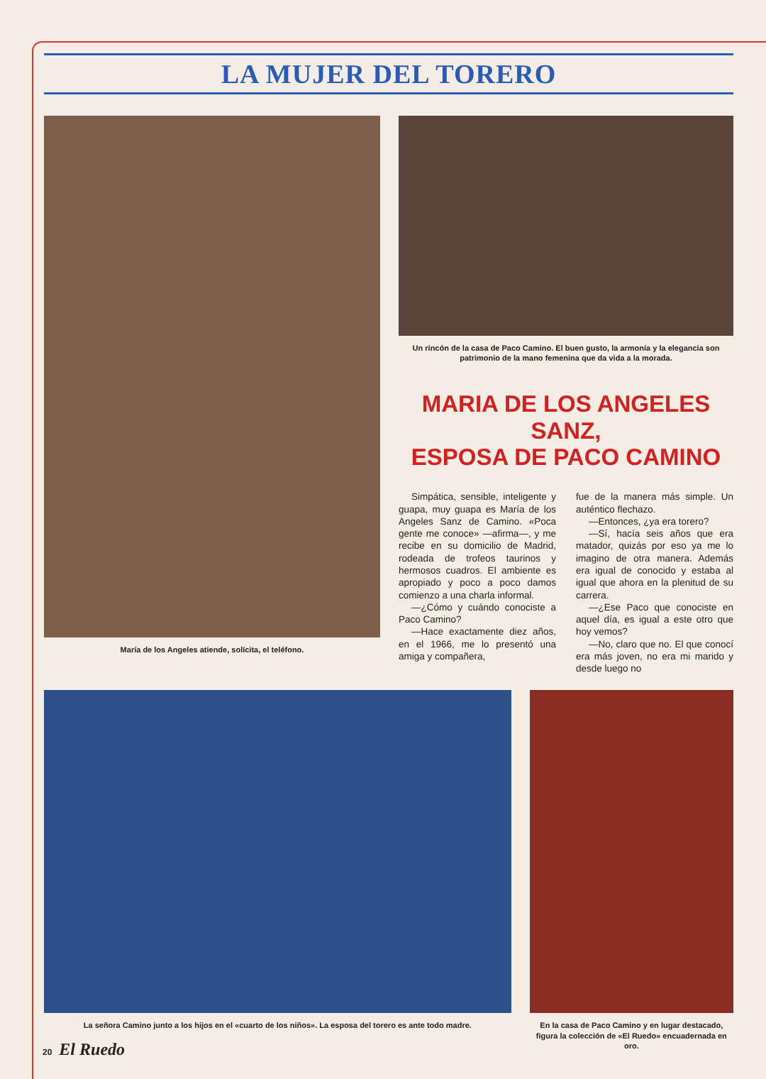LA MUJER DEL TORERO
María de los Angeles atiende, solícita, el teléfono.
Un rincón de la casa de Paco Camino. El buen gusto, la armonía y la elegancia son patrimonio de la mano femenina que da vida a la morada.
MARIA DE LOS ANGELES SANZ,
ESPOSA DE PACO CAMINO
Simpática, sensible, inteligente y guapa, muy guapa es María de los Angeles Sanz de Camino. «Poca gente me conoce» —afirma—, y me recibe en su domicilio de Madrid, rodeada de trofeos taurinos y hermosos cuadros. El ambiente es apropiado y poco a poco damos comienzo a una charla informal.
—¿Cómo y cuándo conociste a Paco Camino?
—Hace exactamente diez años, en el 1966, me lo presentó una amiga y compañera,
fue de la manera más simple. Un auténtico flechazo.
—Entonces, ¿ya era torero?
—Sí, hacía seis años que era matador, quizás por eso ya me lo imagino de otra manera. Además era igual de conocido y estaba al igual que ahora en la plenitud de su carrera.
—¿Ese Paco que conociste en aquel día, es igual a este otro que hoy vemos?
—No, claro que no. El que conocí era más joven, no era mi marido y desde luego no
La señora Camino junto a los hijos en el «cuarto de los niños». La esposa del torero es ante todo madre.
En la casa de Paco Camino y en lugar destacado, figura la colección de «El Ruedo» encuadernada en oro.
20 El Ruedo